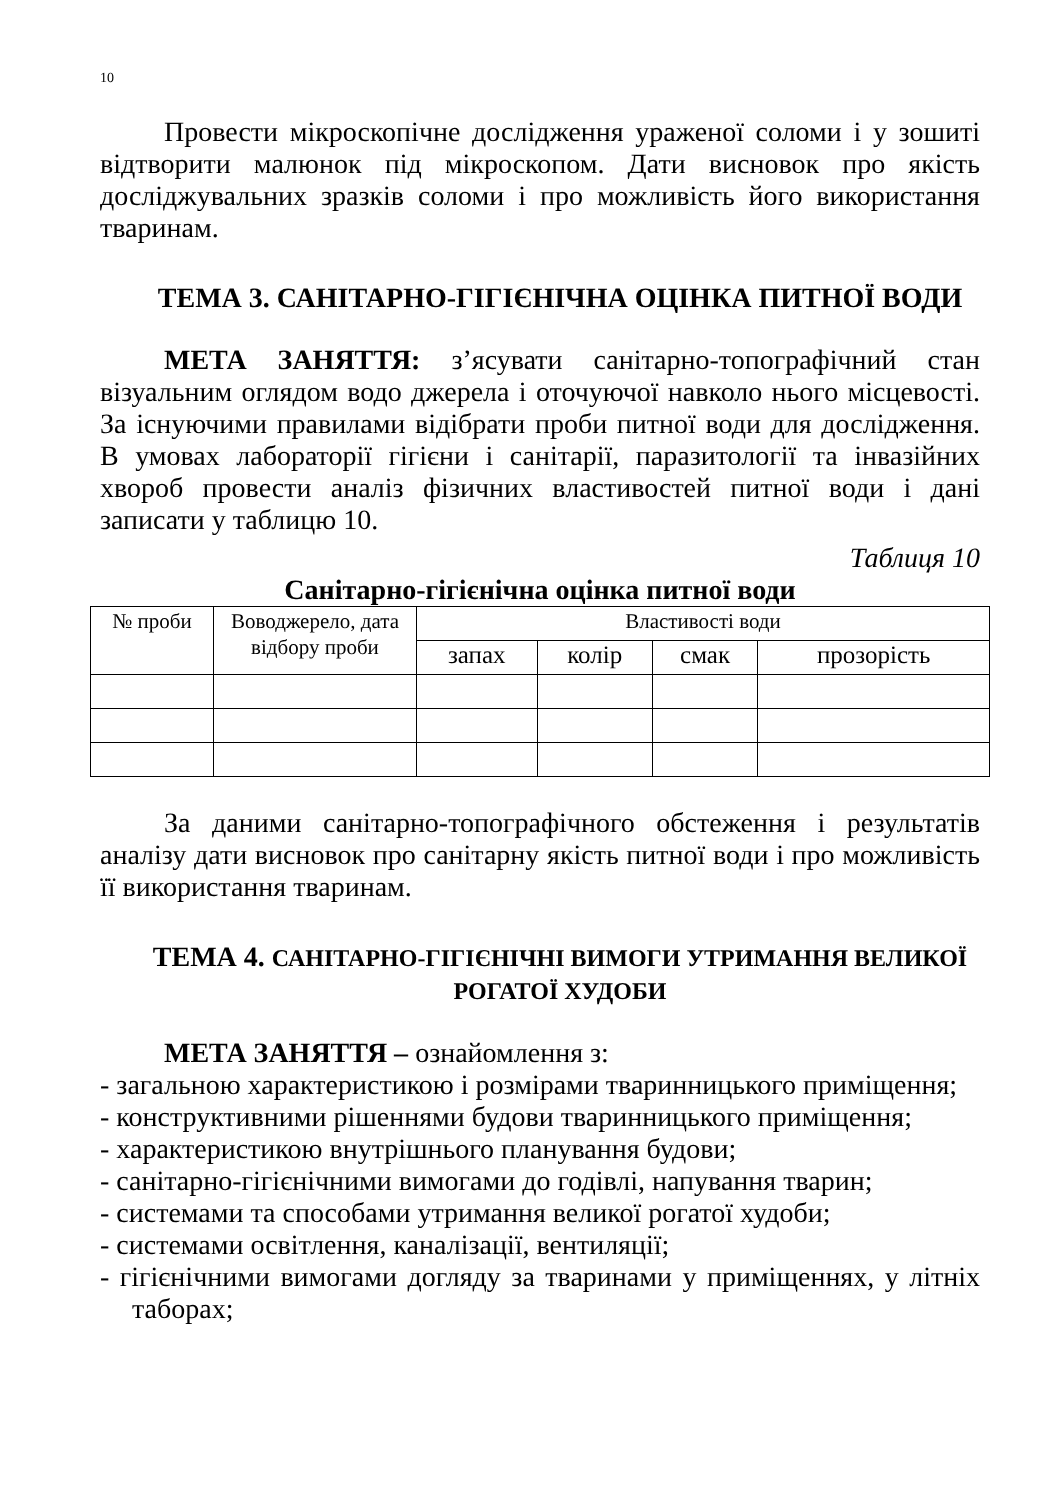10
Провести мікроскопічне дослідження ураженої соломи і у зошиті відтворити малюнок під мікроскопом. Дати висновок про якість досліджувальних зразків соломи і про можливість його використання тваринам.
ТЕМА 3. САНІТАРНО-ГІГІЄНІЧНА ОЦІНКА ПИТНОЇ ВОДИ
МЕТА ЗАНЯТТЯ: з’ясувати санітарно-топографічний стан візуальним оглядом водо джерела і оточуючої навколо нього місцевості. За існуючими правилами відібрати проби питної води для дослідження. В умовах лабораторії гігієни і санітарії, паразитології та інвазійних хвороб провести аналіз фізичних властивостей питної води і дані записати у таблицю 10.
Таблиця 10
Санітарно-гігієнічна оцінка питної води
| № проби | Воводжерело, дата відбору проби | Властивості води | | | |
| --- | --- | --- | --- | --- | --- |
| | | запах | колір | смак | прозорість |
За даними санітарно-топографічного обстеження і результатів аналізу дати висновок про санітарну якість питної води і про можливість її використання тваринам.
ТЕМА 4. САНІТАРНО-ГІГІЄНІЧНІ ВИМОГИ УТРИМАННЯ ВЕЛИКОЇ РОГАТОЇ ХУДОБИ
МЕТА ЗАНЯТТЯ – ознайомлення з:
- загальною характеристикою і розмірами тваринницького приміщення;
- конструктивними рішеннями будови тваринницького приміщення;
- характеристикою внутрішнього планування будови;
- санітарно-гігієнічними вимогами до годівлі, напування тварин;
- системами та способами утримання великої рогатої худоби;
- системами освітлення, каналізації, вентиляції;
- гігієнічними вимогами догляду за тваринами у приміщеннях, у літніх таборах;